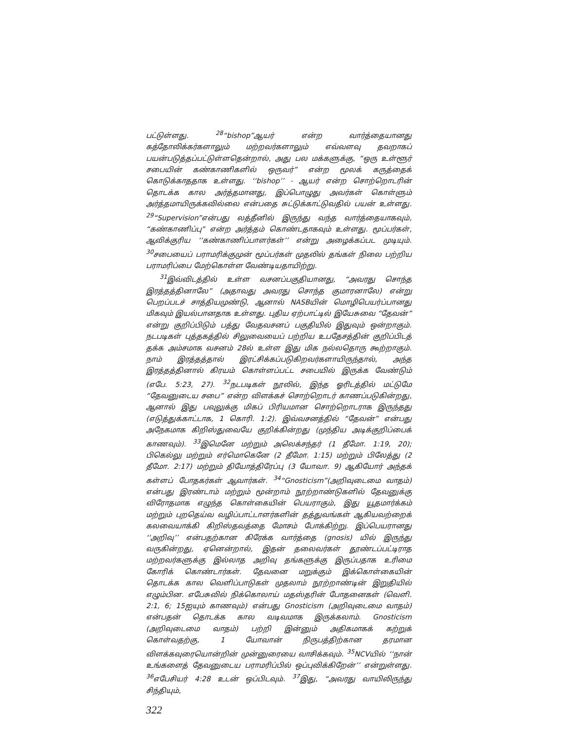பட்டுள்ளது. <sup>28</sup>“bishop”ஆயர் என்ற வார்த்தையானது கத்தோலிக்கர்களாலும் மற்றவர்களாலும் எவ்வளவு தவறாகப் பயன்படுத்தப்பட்டுள்ளதென்றால், அது பல மக்களுக்கு, “ஒரு உள்ளூர் சபையின் கண்காணிகளில் ஒருவர்” என்ற மூலக் கருத்தைக் கொடுக்காததாக உள்ளது. ‘‘bishop’’ - ஆயர் என்ற சொற்றொடரின் தொடக்க கால அர்த்தமானது, இப்பொழுது அவர்கள் கொள்ளும் அர்த்தமாயிருக்கவில்லை என்பதை சுட்டுக்காட்டுவதில் பயன் உள்ளது. <sup>29</sup>“Supervision”என்பது லத்தீனில் இருந்து வந்த வார்த்தையாகவும், “கண்காணிப்பு” என்ற அர்த்தம் கொண்டதாகவும் உள்ளது. மூப்பர்கள், ஆவிக்குரிய ‘‘கண்காணிப்பாளர்கள்’’ என்று அழைக்கப்பட முடியும். <sup>30</sup>சபையைப் பராமரிக்குமுன் மூப்பர்கள் முதலில் தங்கள் நிலை பற்றிய பராமரிப்பை மேற்கொள்ள வேண்டியதாயிற்று.
<sup>31</sup> இவ்விடத்தில் உள்ள வசனப்பகுதியானது, “அவரது சொந்த இரத்தத்தினாலே” (அதாவது அவரது சொந்த குமாரனாலே) என்று பெறப்படச் சாத்தியமுண்டு, ஆனால் NASBயின் மொழிபெயர்ப்பானது மிகவும் இயல்பானதாக உள்ளது. புதிய ஏற்பாட்டில் இயேசுவை “தேவன்” என்று குறிப்பிடும் பத்து வேதவசனப் பகுதியில் இதுவும் ஒன்றாகும். நடபடிகள் புத்தகத்தில் சிலுவையைப் பற்றிய உபதேசத்தின் குறிப்பிடத் தக்க அம்சமாக வசனம் 28ல் உள்ள இது மிக நல்லதொரு கூற்றாகும். நாம் இரத்தத்தால் இரட்சிக்கப்படுகிறவர்களாயிருந்தால், அந்த இரத்தத்தினால் கிரயம் கொள்ளப்பட்ட சபையில் இருக்க வேண்டும் (எபே. 5:23, 27). <sup>32</sup>நடபடிகள் நூலில், இந்த ஓரிடத்தில் மட்டுமே “தேவனுடைய சபை” என்ற விளக்கச் சொற்றொடர் காணப்படுகின்றது, ஆனால் இது பவுலுக்கு மிகப் பிரியமான சொற்றொடராக இருந்தது (எடுத்துக்காட்டாக, 1 கொரி. 1:2). இவ்வசனத்தில் “தேவன்” என்பது அநேகமாக கிறிஸ்துவையே குறிக்கின்றது (முந்திய அடிக்குறிப்பைக் காணவும்). <sup>33</sup>இமெனே மற்றும் அலெக்சந்தர் (1 தீமோ. 1:19, 20); பிகெல்லு மற்றும் எர்மொகெனே (2 தீமோ. 1:15) மற்றும் பிலேத்து (2 தீமோ. 2:17) மற்றும் தியோத்திரேப்பு (3 யோவா. 9) ஆகியோர் அந்தக் கள்ளப் போதகர்கள் ஆவார்கள். <sup>34</sup>“Gnosticism”(அறிவுடைமை வாதம்) என்பது இரண்டாம் மற்றும் மூன்றாம் நூற்றாண்டுகளில் தேவனுக்கு விரோதமாக எழுந்த கொள்கையின் பெயராகும், இது யூதமார்க்கம் மற்றும் புறதெய்வ வழிப்பாட்டாளர்களின் தத்துவங்கள் ஆகியவற்றைக் கலவையாக்கி கிறிஸ்தவத்தை மோசம் போக்கிற்று. இப்பெயரானது ‘‘அறிவு’’ என்பதற்கான கிரேக்க வார்த்தை (gnosis) யில் இருந்து வருகின்றது, ஏனென்றால், இதன் தலைவர்கள் தூண்டப்பட்டிராத மற்றவர்களுக்கு இல்லாத அறிவு தங்களுக்கு இருப்பதாக உரிமை கோரிக் கொண்டார்கள். தேவனை மறுக்கும் இக்கொள்கையின் தொடக்க கால வெளிப்பாடுகள் முதலாம் நூற்றாண்டின் இறுதியில் எழும்பின. எபேசுவில் நிக்கொலாய் மதஸ்தரின் போதனைகள் (வெளி. 2:1, 6; 15ஐயும் காணவும்) என்பது Gnosticism (அறிவுடைமை வாதம்) என்பதன் தொடக்க கால வடிவமாக இருக்கலாம். Gnosticism (அறிவுடைமை வாதம்) பற்றி இன்னும் அதிகமாகக் கற்றுக் கொள்வதற்கு, 1 யோவான் நிருபத்திற்கான தரமான விளக்கவுரையொன்றின் முன்னுரையை வாசிக்கவும். <sup>35</sup>NCVயில் ‘‘நான் உங்களைத் தேவனுடைய பராமரிப்பில் ஒப்புவிக்கிறேன்’’ என்றுள்ளது. <sup>36</sup>எபேசியர் 4:28 உடன் ஒப்பிடவும். <sup>37</sup>இது, “அவரது வாயிலிருந்து சிந்தியும்,
322